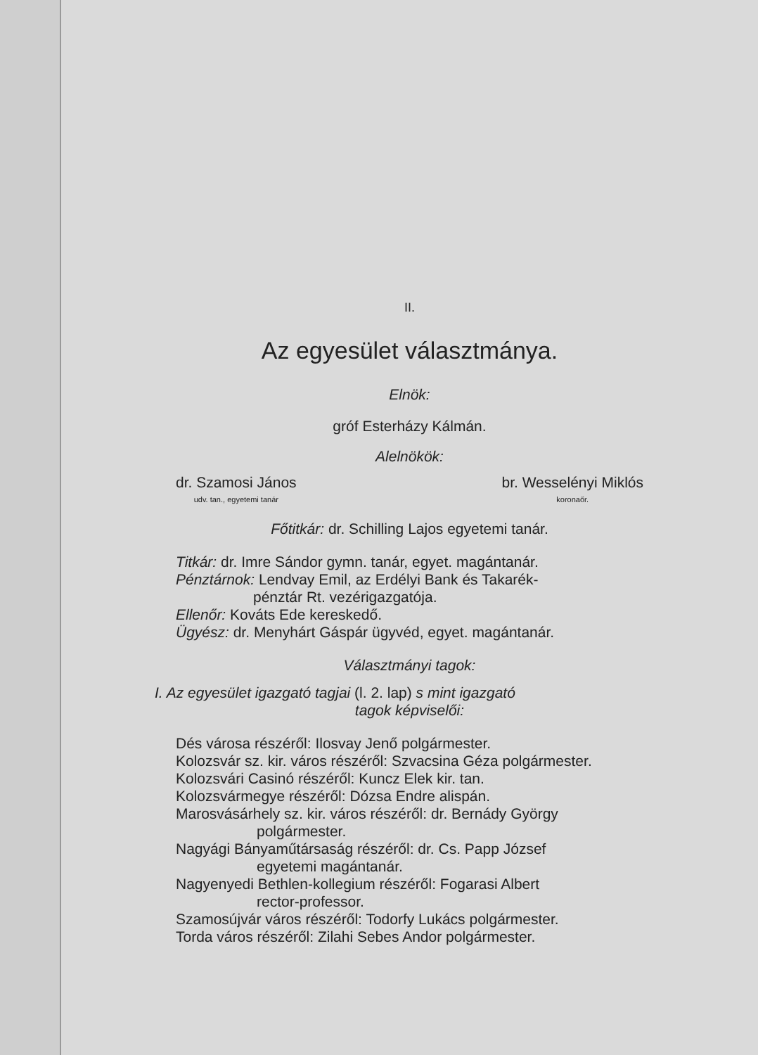II.
Az egyesület választmánya.
Elnök:
gróf Esterházy Kálmán.
Alelnökök:
dr. Szamosi János
udv. tan., egyetemi tanár
br. Wesselényi Miklós
koronaőr.
Főtitkár: dr. Schilling Lajos egyetemi tanár.
Titkár: dr. Imre Sándor gymn. tanár, egyet. magántanár.
Pénztárnok: Lendvay Emil, az Erdélyi Bank és Takarék-
pénztár Rt. vezérigazgatója.
Ellenőr: Kováts Ede kereskedő.
Ügyész: dr. Menyhárt Gáspár ügyvéd, egyet. magántanár.
Választmányi tagok:
I. Az egyesület igazgató tagjai (l. 2. lap) s mint igazgató
tagok képviselői:
Dés városa részéről: Ilosvay Jenő polgármester.
Kolozsvár sz. kir. város részéről: Szvacsina Géza polgármester.
Kolozsvári Casinó részéről: Kuncz Elek kir. tan.
Kolozsvármegye részéről: Dózsa Endre alispán.
Marosvásárhely sz. kir. város részéről: dr. Bernády György
polgármester.
Nagyági Bányaműtársaság részéről: dr. Cs. Papp József
egyetemi magántanár.
Nagyenyedi Bethlen-kollegium részéről: Fogarasi Albert
rector-professor.
Szamosújvár város részéről: Todorfy Lukács polgármester.
Torda város részéről: Zilahi Sebes Andor polgármester.